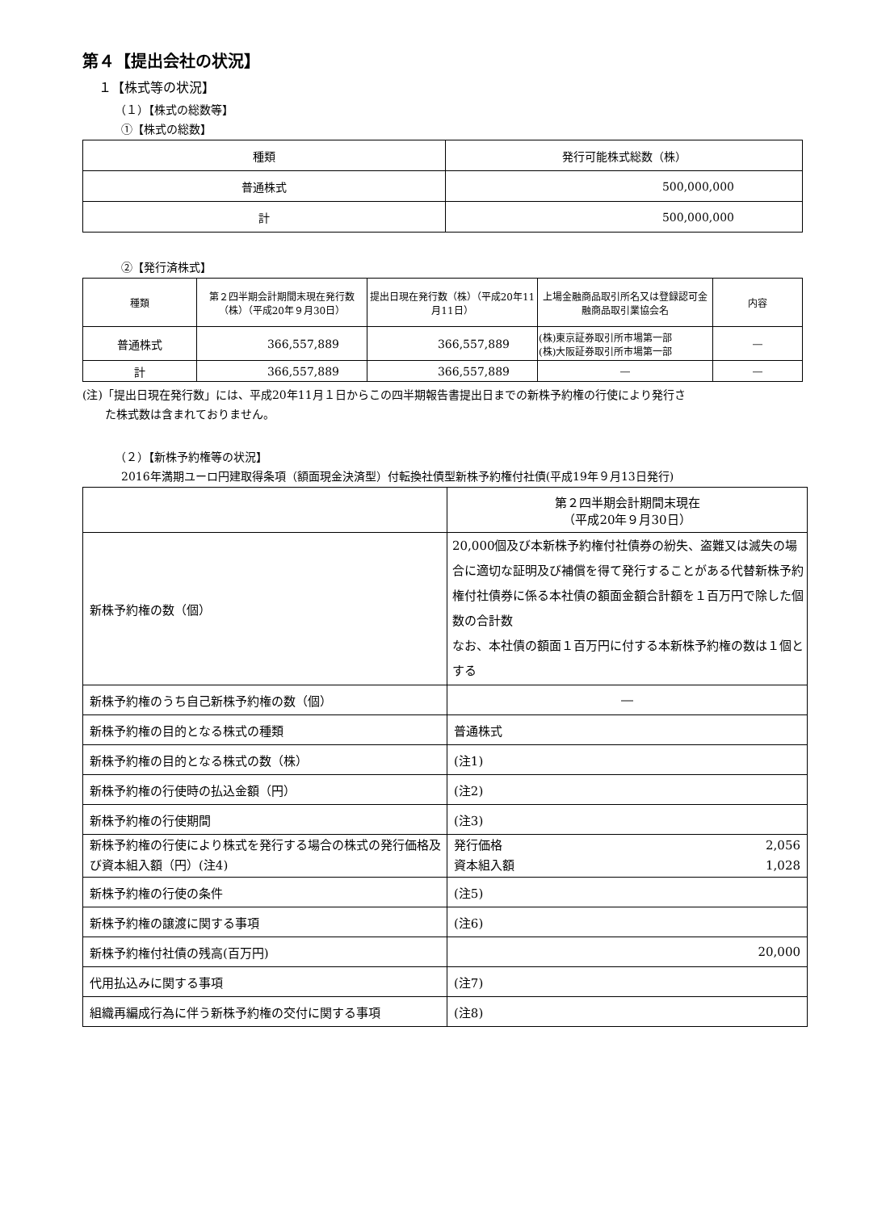第４【提出会社の状況】
１【株式等の状況】
（１）【株式の総数等】
①【株式の総数】
| 種類 | 発行可能株式総数（株） |
| --- | --- |
| 普通株式 | 500,000,000 |
| 計 | 500,000,000 |
②【発行済株式】
| 種類 | 第２四半期会計期間末現在発行数（株）（平成20年９月30日） | 提出日現在発行数（株）（平成20年11月11日） | 上場金融商品取引所名又は登録認可金融商品取引業協会名 | 内容 |
| --- | --- | --- | --- | --- |
| 普通株式 | 366,557,889 | 366,557,889 | (株)東京証券取引所市場第一部 (株)大阪証券取引所市場第一部 | ― |
| 計 | 366,557,889 | 366,557,889 | ― | ― |
(注)「提出日現在発行数」には、平成20年11月１日からこの四半期報告書提出日までの新株予約権の行使により発行さ
  た株式数は含まれておりません。
（２）【新株予約権等の状況】
2016年満期ユーロ円建取得条項（額面現金決済型）付転換社債型新株予約権付社債(平成19年９月13日発行)
| | 第２四半期会計期間末現在 （平成20年９月30日） |
| 新株予約権の数（個） | 20,000個及び本新株予約権付社債券の紛失、盗難又は滅失の場合に適切な証明及び補償を得て発行することがある代替新株予約権付社債券に係る本社債の額面金額合計額を１百万円で除した個数の合計数 なお、本社債の額面１百万円に付する本新株予約権の数は１個とする |
| 新株予約権のうち自己新株予約権の数（個） | ― |
| 新株予約権の目的となる株式の種類 | 普通株式 |
| 新株予約権の目的となる株式の数（株） | (注1) |
| 新株予約権の行使時の払込金額（円） | (注2) |
| 新株予約権の行使期間 | (注3) |
| 新株予約権の行使により株式を発行する場合の株式の発行価格及び資本組入額（円）(注4) | 発行価格 2,056 資本組入額 1,028 |
| 新株予約権の行使の条件 | (注5) |
| 新株予約権の譲渡に関する事項 | (注6) |
| 新株予約権付社債の残高(百万円) | 20,000 |
| 代用払込みに関する事項 | (注7) |
| 組織再編成行為に伴う新株予約権の交付に関する事項 | (注8) |